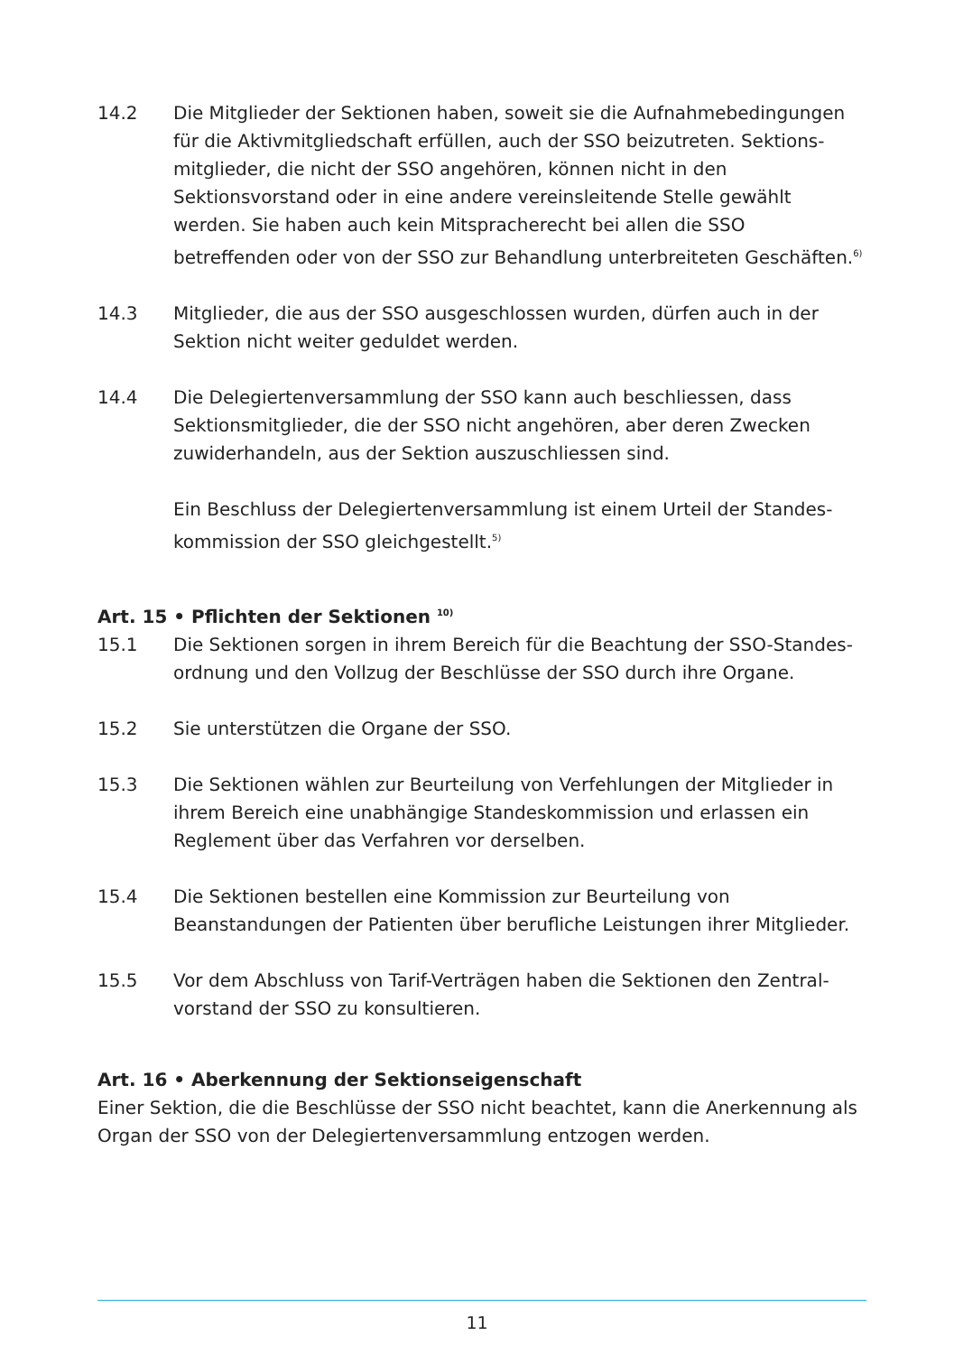14.2 Die Mitglieder der Sektionen haben, soweit sie die Aufnahmebedingungen für die Aktivmitgliedschaft erfüllen, auch der SSO beizutreten. Sektions­mitglieder, die nicht der SSO angehören, können nicht in den Sektionsvorstand oder in eine andere vereinsleitende Stelle gewählt werden. Sie haben auch kein Mitspracherecht bei allen die SSO betreffenden oder von der SSO zur Behandlung unterbreiteten Geschäften.<sup>6)</sup>
14.3 Mitglieder, die aus der SSO ausgeschlossen wurden, dürfen auch in der Sektion nicht weiter geduldet werden.
14.4 Die Delegiertenversammlung der SSO kann auch beschliessen, dass Sektions­mitglieder, die der SSO nicht angehören, aber deren Zwecken zuwiderhandeln, aus der Sektion auszuschliessen sind.
Ein Beschluss der Delegiertenversammlung ist einem Urteil der Standes­kommission der SSO gleichgestellt.<sup>5)</sup>
Art. 15 • Pflichten der Sektionen <sup>10)</sup>
15.1 Die Sektionen sorgen in ihrem Bereich für die Beachtung der SSO-Standes­ordnung und den Vollzug der Beschlüsse der SSO durch ihre Organe.
15.2 Sie unterstützen die Organe der SSO.
15.3 Die Sektionen wählen zur Beurteilung von Verfehlungen der Mitglieder in ihrem Bereich eine unabhängige Standeskommission und erlassen ein Reglement über das Verfahren vor derselben.
15.4 Die Sektionen bestellen eine Kommission zur Beurteilung von Beanstandungen der Patienten über berufliche Leistungen ihrer Mitglieder.
15.5 Vor dem Abschluss von Tarif-Verträgen haben die Sektionen den Zentral­vorstand der SSO zu konsultieren.
Art. 16 • Aberkennung der Sektionseigenschaft
Einer Sektion, die die Beschlüsse der SSO nicht beachtet, kann die Anerkennung als Organ der SSO von der Delegiertenversammlung entzogen werden.
11